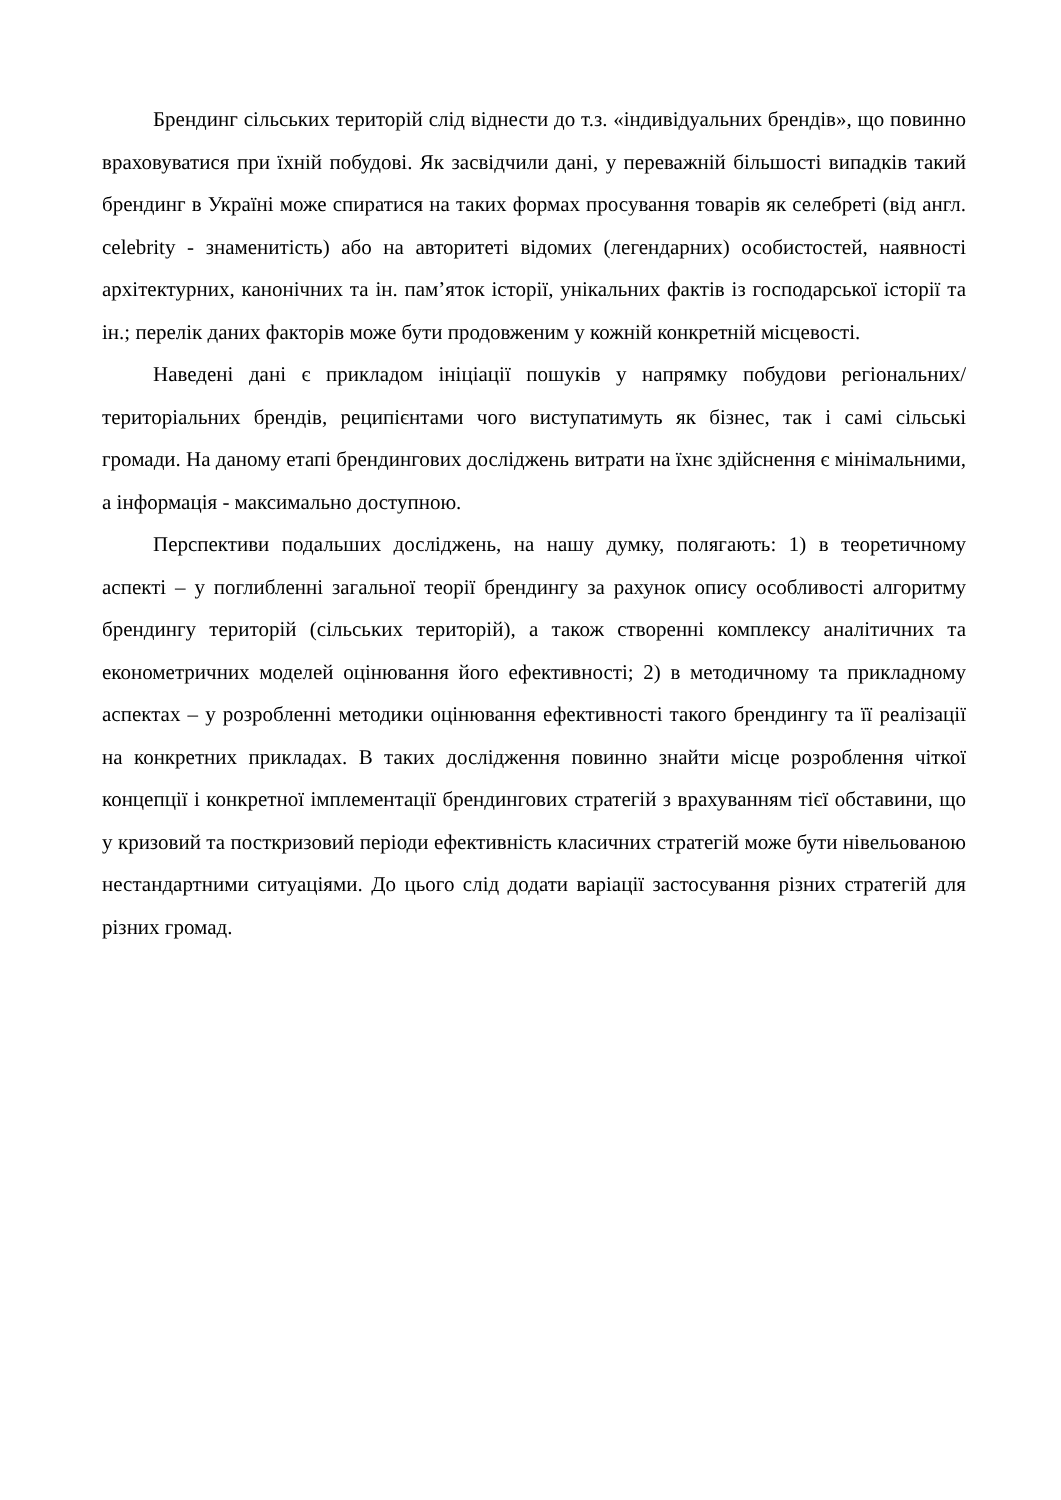Брендинг сільських територій слід віднести до т.з. «індивідуальних брендів», що повинно враховуватися при їхній побудові. Як засвідчили дані, у переважній більшості випадків такий брендинг в Україні може спиратися на таких формах просування товарів як селебреті (від англ. celebrity - знаменитість) або на авторитеті відомих (легендарних) особистостей, наявності архітектурних, канонічних та ін. пам’яток історії, унікальних фактів із господарської історії та ін.; перелік даних факторів може бути продовженим у кожній конкретній місцевості.
Наведені дані є прикладом ініціації пошуків у напрямку побудови регіональних/територіальних брендів, реципієнтами чого виступатимуть як бізнес, так і самі сільські громади. На даному етапі брендингових досліджень витрати на їхнє здійснення є мінімальними, а інформація - максимально доступною.
Перспективи подальших досліджень, на нашу думку, полягають: 1) в теоретичному аспекті – у поглибленні загальної теорії брендингу за рахунок опису особливості алгоритму брендингу територій (сільських територій), а також створенні комплексу аналітичних та економетричних моделей оцінювання його ефективності; 2) в методичному та прикладному аспектах – у розробленні методики оцінювання ефективності такого брендингу та її реалізації на конкретних прикладах. В таких дослідження повинно знайти місце розроблення чіткої концепції і конкретної імплементації брендингових стратегій з врахуванням тієї обставини, що у кризовий та посткризовий періоди ефективність класичних стратегій може бути нівельованою нестандартними ситуаціями. До цього слід додати варіації застосування різних стратегій для різних громад.